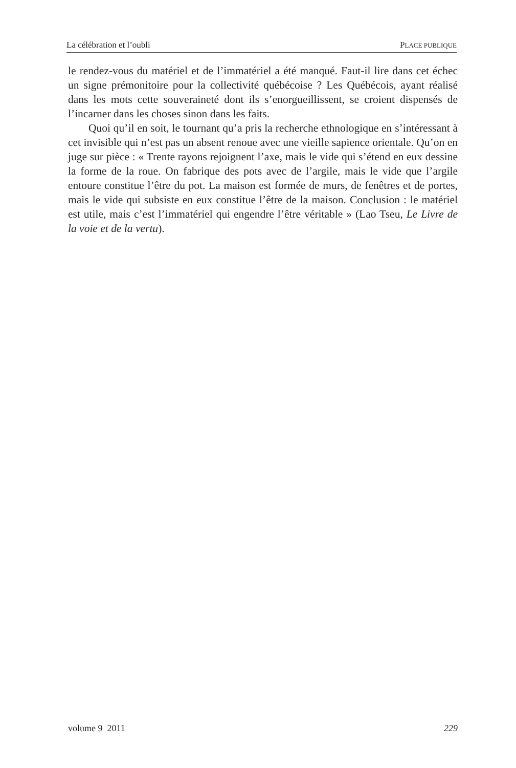La célébration et l’oubli PLACE PUBLIQUE
le rendez-vous du matériel et de l’immatériel a été manqué. Faut-il lire dans cet échec un signe prémonitoire pour la collectivité québécoise ? Les Québécois, ayant réalisé dans les mots cette souveraineté dont ils s’enorgueil­lissent, se croient dispensés de l’incarner dans les choses sinon dans les faits.
Quoi qu’il en soit, le tournant qu’a pris la recherche ethnologique en s’intéressant à cet invisible qui n’est pas un absent renoue avec une vieille sapience orientale. Qu’on en juge sur pièce : « Trente rayons rejoignent l’axe, mais le vide qui s’étend en eux dessine la forme de la roue. On fabrique des pots avec de l’argile, mais le vide que l’argile entoure constitue l’être du pot. La maison est formée de murs, de fenêtres et de portes, mais le vide qui subsiste en eux constitue l’être de la maison. Conclusion : le matériel est utile, mais c’est l’immatériel qui engendre l’être véritable » (Lao Tseu, Le Livre de la voie et de la vertu).
volume 9 2011 229